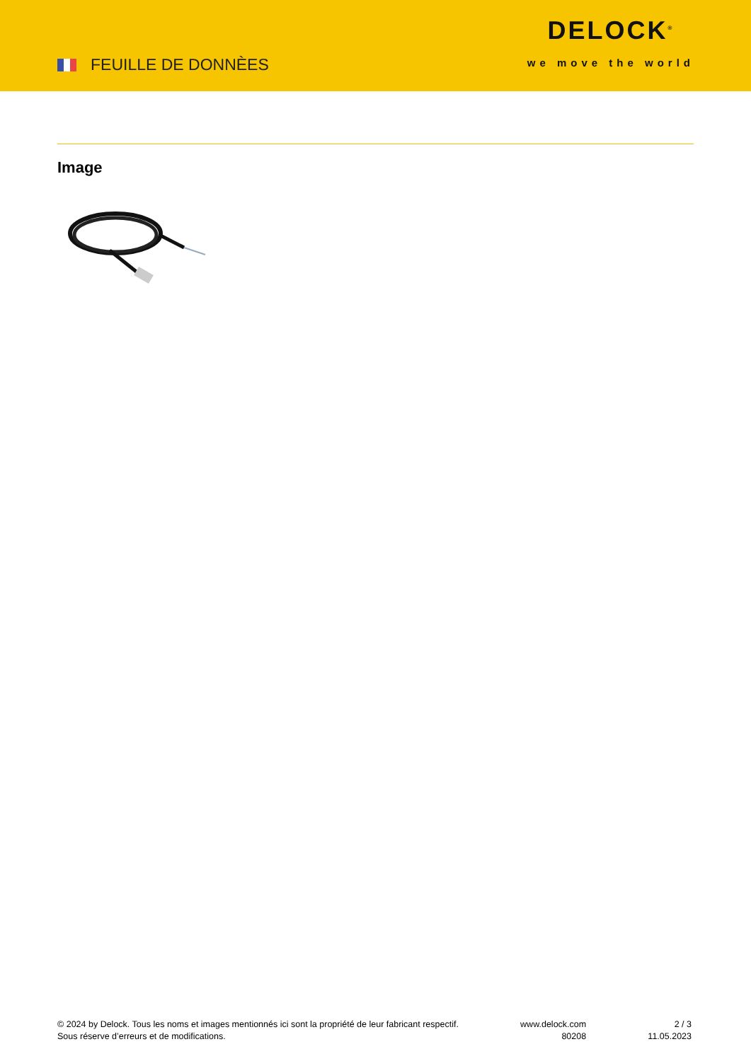FEUILLE DE DONNÈES
DELOCK<sup>®</sup>
we move the world
Image
© 2024 by Delock. Tous les noms et images mentionnés ici sont la propriété de leur fabricant respectif.
Sous réserve d’erreurs et de modifications.
www.delock.com
80208
2 / 3
11.05.2023